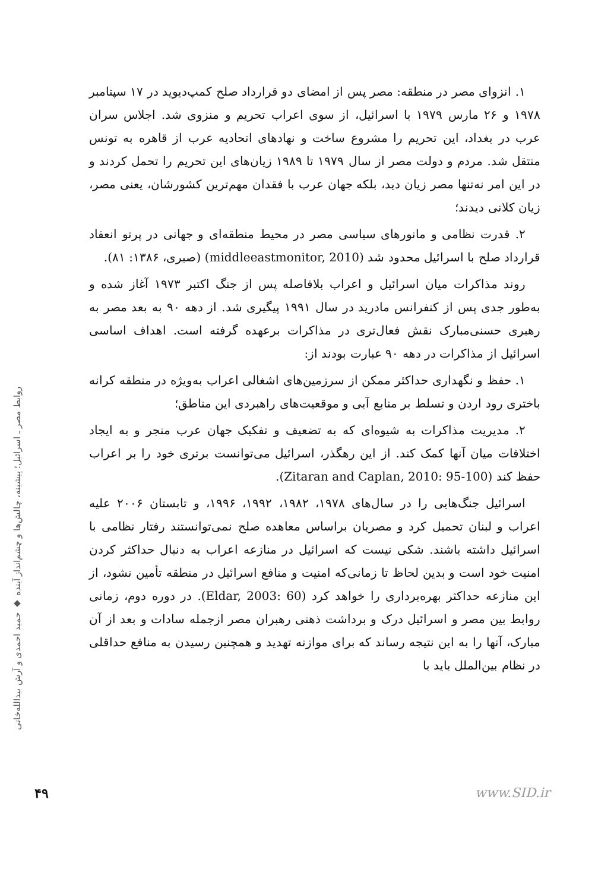۱. انزوای مصر در منطقه: مصر پس از امضای دو قرارداد صلح کمپ‌دیوید در ۱۷ سپتامبر ۱۹۷۸ و ۲۶ مارس ۱۹۷۹ با اسرائیل، از سوی اعراب تحریم و منزوی شد. اجلاس سران عرب در بغداد، این تحریم را مشروع ساخت و نهادهای اتحادیه عرب از قاهره به تونس منتقل شد. مردم و دولت مصر از سال ۱۹۷۹ تا ۱۹۸۹ زیان‌های این تحریم را تحمل کردند و در این امر نه‌تنها مصر زیان دید، بلکه جهان عرب با فقدان مهم‌ترین کشورشان، یعنی مصر، زیان کلانی دیدند؛
۲. قدرت نظامی و مانورهای سیاسی مصر در محیط منطقه‌ای و جهانی در پرتو انعقاد قرارداد صلح با اسرائیل محدود شد (middleeastmonitor, 2010) (صبری، ۱۳۸۶: ۸۱).
روند مذاکرات میان اسرائیل و اعراب بلافاصله پس از جنگ اکتبر ۱۹۷۳ آغاز شده و به‌طور جدی پس از کنفرانس مادرید در سال ۱۹۹۱ پیگیری شد. از دهه ۹۰ به بعد مصر به رهبری حسنی‌مبارک نقش فعال‌تری در مذاکرات برعهده گرفته است. اهداف اساسی اسرائیل از مذاکرات در دهه ۹۰ عبارت بودند از:
۱. حفظ و نگهداری حداکثر ممکن از سرزمین‌های اشغالی اعراب به‌ویژه در منطقه کرانه باختری رود اردن و تسلط بر منابع آبی و موقعیت‌های راهبردی این مناطق؛
۲. مدیریت مذاکرات به شیوه‌ای که به تضعیف و تفکیک جهان عرب منجر و به ایجاد اختلافات میان آنها کمک کند. از این رهگذر، اسرائیل می‌توانست برتری خود را بر اعراب حفظ کند (Zitaran and Caplan, 2010: 95-100).
اسرائیل جنگ‌هایی را در سال‌های ۱۹۷۸، ۱۹۸۲، ۱۹۹۲، ۱۹۹۶، و تابستان ۲۰۰۶ علیه اعراب و لبنان تحمیل کرد و مصریان براساس معاهده صلح نمی‌توانستند رفتار نظامی با اسرائیل داشته باشند. شکی نیست که اسرائیل در منازعه اعراب به دنبال حداکثر کردن امنیت خود است و بدین لحاظ تا زمانی‌که امنیت و منافع اسرائیل در منطقه تأمین نشود، از این منازعه حداکثر بهره‌برداری را خواهد کرد (Eldar, 2003: 60). در دوره دوم، زمانی روابط بین مصر و اسرائیل درک و برداشت ذهنی رهبران مصر ازجمله سادات و بعد از آن مبارک، آنها را به این نتیجه رساند که برای موازنه تهدید و همچنین رسیدن به منافع حداقلی در نظام بین‌الملل باید با
روابط مصر ـ اسرائیل؛ پیشینه، چالش‌ها و چشم‌انداز آینده ◆ حمید احمدی و آرش بیدالله‌خانی
۴۹ www.SID.ir